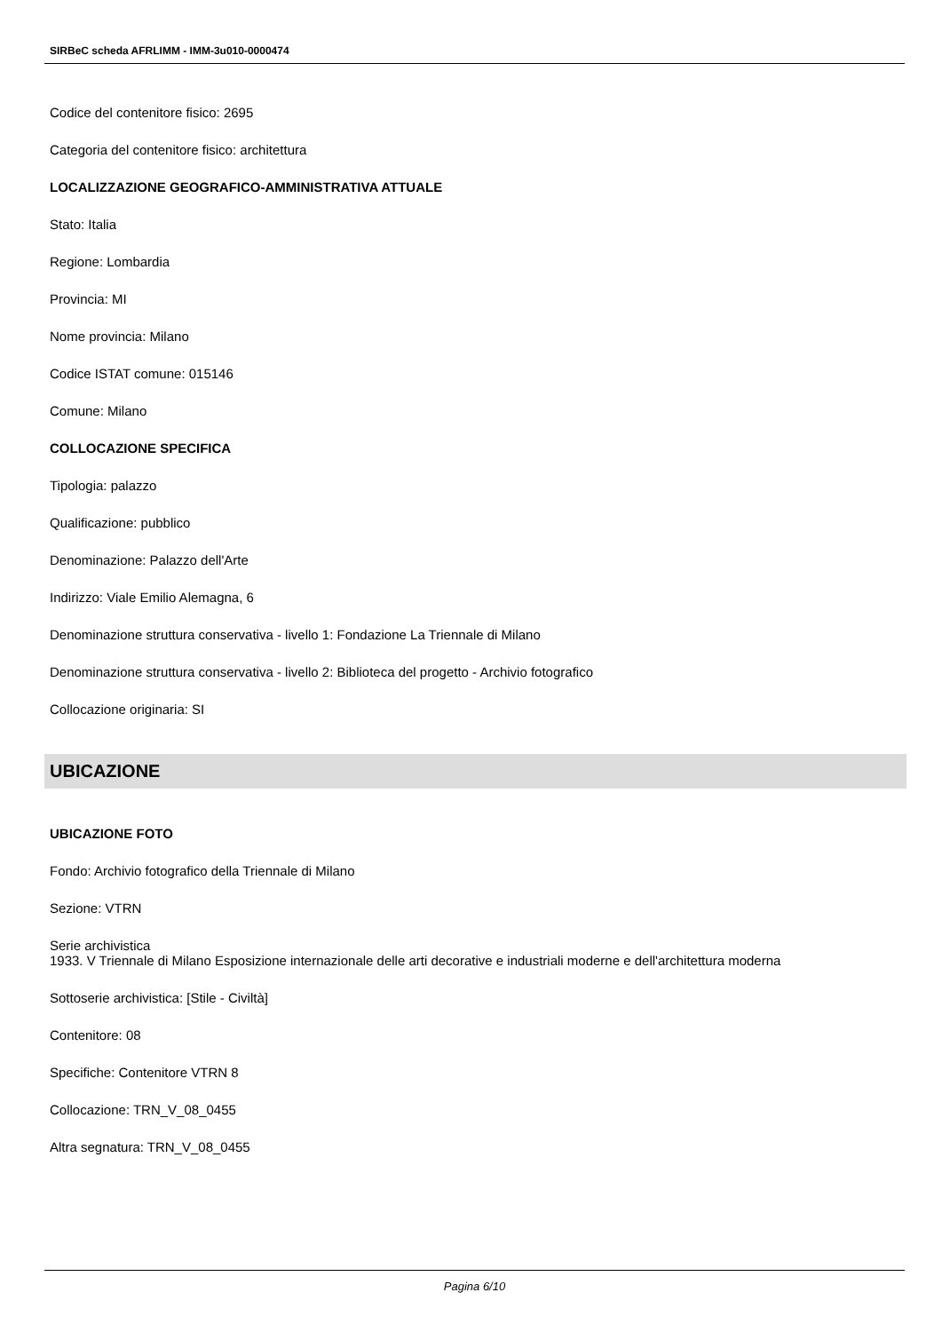SIRBeC scheda AFRLIMM - IMM-3u010-0000474
Codice del contenitore fisico: 2695
Categoria del contenitore fisico: architettura
LOCALIZZAZIONE GEOGRAFICO-AMMINISTRATIVA ATTUALE
Stato: Italia
Regione: Lombardia
Provincia: MI
Nome provincia: Milano
Codice ISTAT comune: 015146
Comune: Milano
COLLOCAZIONE SPECIFICA
Tipologia: palazzo
Qualificazione: pubblico
Denominazione: Palazzo dell'Arte
Indirizzo: Viale Emilio Alemagna, 6
Denominazione struttura conservativa - livello 1: Fondazione La Triennale di Milano
Denominazione struttura conservativa - livello 2: Biblioteca del progetto - Archivio fotografico
Collocazione originaria: SI
UBICAZIONE
UBICAZIONE FOTO
Fondo: Archivio fotografico della Triennale di Milano
Sezione: VTRN
Serie archivistica
1933. V Triennale di Milano Esposizione internazionale delle arti decorative e industriali moderne e dell'architettura moderna
Sottoserie archivistica: [Stile - Civiltà]
Contenitore: 08
Specifiche: Contenitore VTRN 8
Collocazione: TRN_V_08_0455
Altra segnatura: TRN_V_08_0455
Pagina 6/10